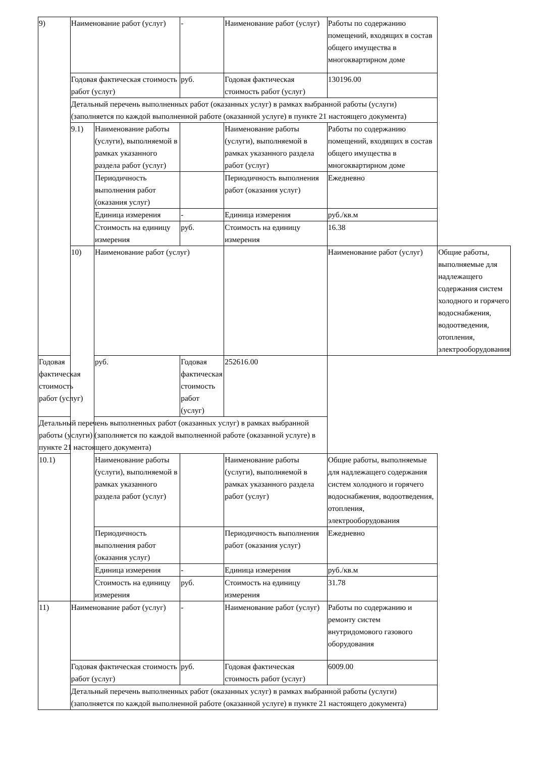| 9) | Наименование работ (услуг) | | - | Наименование работ (услуг) | Работы по содержанию помещений, входящих в состав общего имущества в многоквартирном доме | |
| | Годовая фактическая стоимость работ (услуг) | | руб. | Годовая фактическая стоимость работ (услуг) | 130196.00 | |
| | Детальный перечень выполненных работ (оказанных услуг) в рамках выбранной работы (услуги) (заполняется по каждой выполненной работе (оказанной услуге) в пункте 21 настоящего документа) | | | | | |
| | 9.1) | Наименование работы (услуги), выполняемой в рамках указанного раздела работ (услуг) | | Наименование работы (услуги), выполняемой в рамках указанного раздела работ (услуг) | Работы по содержанию помещений, входящих в состав общего имущества в многоквартирном доме | |
| | | Периодичность выполнения работ (оказания услуг) | | Периодичность выполнения работ (оказания услуг) | Ежедневно | |
| | | Единица измерения | - | Единица измерения | руб./кв.м | |
| | | Стоимость на единицу измерения | руб. | Стоимость на единицу измерения | 16.38 | |
| | 10) | Наименование работ (услуг) | | | Наименование работ (услуг) | Общие работы, выполняемые для надлежащего содержания систем холодного и горячего водоснабжения, водоотведения, отопления, электрооборудования |
| Годовая фактическая стоимость работ (услуг) | | руб. | Годовая фактическая стоимость работ (услуг) | 252616.00 | | |
| Детальный перечень выполненных работ (оказанных услуг) в рамках выбранной работы (услуги) (заполняется по каждой выполненной работе (оказанной услуге) в пункте 21 настоящего документа) | | | | | | |
| 10.1) | | Наименование работы (услуги), выполняемой в рамках указанного раздела работ (услуг) | | Наименование работы (услуги), выполняемой в рамках указанного раздела работ (услуг) | Общие работы, выполняемые для надлежащего содержания систем холодного и горячего водоснабжения, водоотведения, отопления, электрооборудования | |
| | | Периодичность выполнения работ (оказания услуг) | | Периодичность выполнения работ (оказания услуг) | Ежедневно | |
| | | Единица измерения | - | Единица измерения | руб./кв.м | |
| | | Стоимость на единицу измерения | руб. | Стоимость на единицу измерения | 31.78 | |
| 11) | Наименование работ (услуг) | | - | Наименование работ (услуг) | Работы по содержанию и ремонту систем внутридомового газового оборудования | |
| | Годовая фактическая стоимость работ (услуг) | | руб. | Годовая фактическая стоимость работ (услуг) | 6009.00 | |
| | Детальный перечень выполненных работ (оказанных услуг) в рамках выбранной работы (услуги) (заполняется по каждой выполненной работе (оказанной услуге) в пункте 21 настоящего документа) | | | | | |